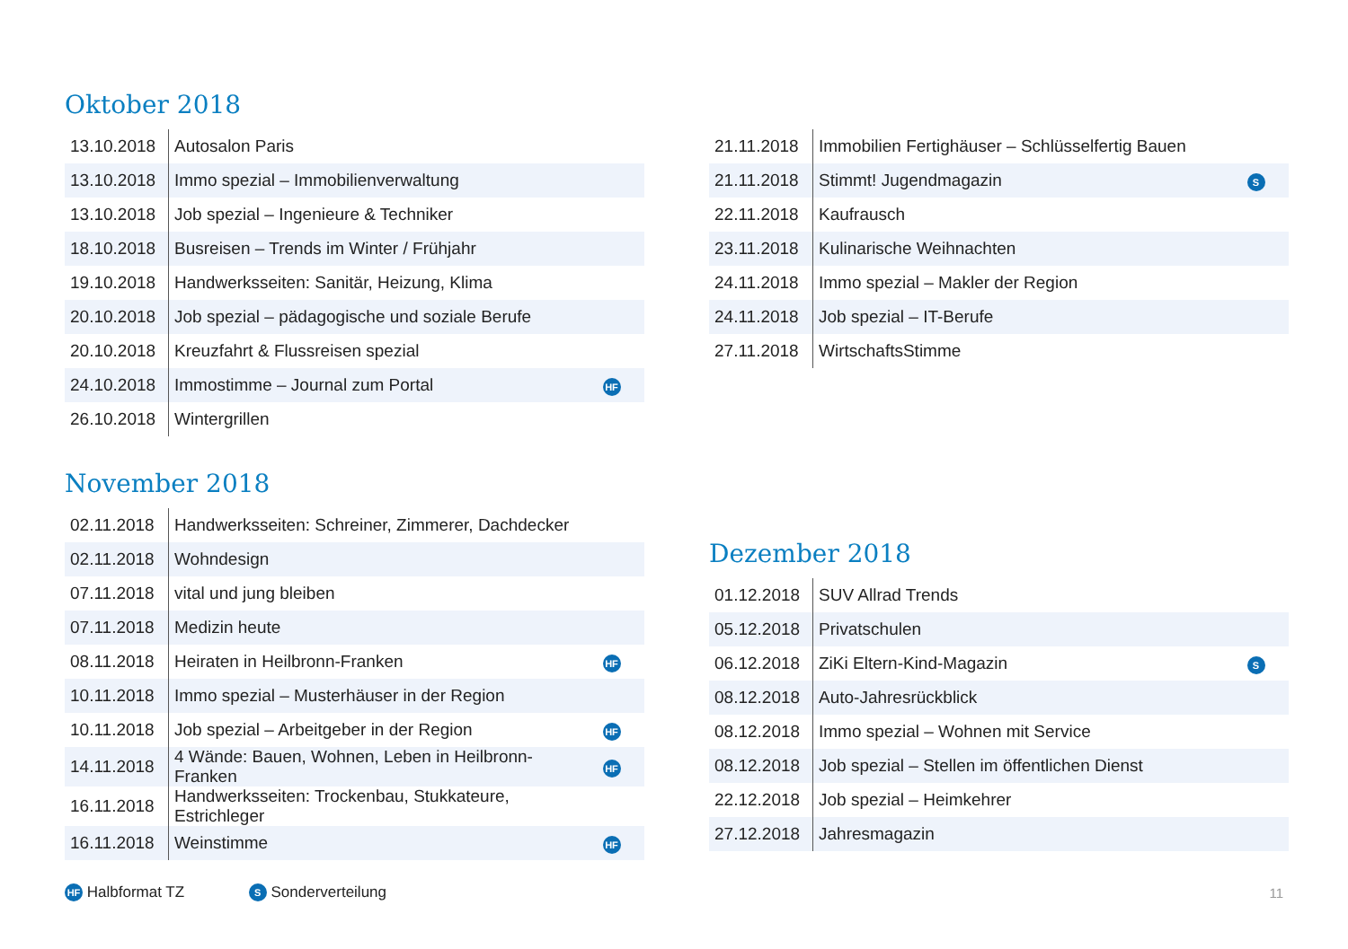Oktober 2018
| 13.10.2018 | Autosalon Paris | |
| 13.10.2018 | Immo spezial – Immobilienverwaltung | |
| 13.10.2018 | Job spezial – Ingenieure & Techniker | |
| 18.10.2018 | Busreisen – Trends im Winter / Frühjahr | |
| 19.10.2018 | Handwerksseiten: Sanitär, Heizung, Klima | |
| 20.10.2018 | Job spezial – pädagogische und soziale Berufe | |
| 20.10.2018 | Kreuzfahrt & Flussreisen spezial | |
| 24.10.2018 | Immostimme – Journal zum Portal | HF |
| 26.10.2018 | Wintergrillen | |
November 2018
| 02.11.2018 | Handwerksseiten: Schreiner, Zimmerer, Dachdecker | |
| 02.11.2018 | Wohndesign | |
| 07.11.2018 | vital und jung bleiben | |
| 07.11.2018 | Medizin heute | |
| 08.11.2018 | Heiraten in Heilbronn-Franken | HF |
| 10.11.2018 | Immo spezial – Musterhäuser in der Region | |
| 10.11.2018 | Job spezial – Arbeitgeber in der Region | HF |
| 14.11.2018 | 4 Wände: Bauen, Wohnen, Leben in Heilbronn-Franken | HF |
| 16.11.2018 | Handwerksseiten: Trockenbau, Stukkateure, Estrichleger | |
| 16.11.2018 | Weinstimme | HF |
| 21.11.2018 | Immobilien Fertighäuser – Schlüsselfertig Bauen | |
| 21.11.2018 | Stimmt! Jugendmagazin | S |
| 22.11.2018 | Kaufrausch | |
| 23.11.2018 | Kulinarische Weihnachten | |
| 24.11.2018 | Immo spezial – Makler der Region | |
| 24.11.2018 | Job spezial – IT-Berufe | |
| 27.11.2018 | WirtschaftsStimme | |
Dezember 2018
| 01.12.2018 | SUV Allrad Trends | |
| 05.12.2018 | Privatschulen | |
| 06.12.2018 | ZiKi Eltern-Kind-Magazin | S |
| 08.12.2018 | Auto-Jahresrückblick | |
| 08.12.2018 | Immo spezial – Wohnen mit Service | |
| 08.12.2018 | Job spezial – Stellen im öffentlichen Dienst | |
| 22.12.2018 | Job spezial – Heimkehrer | |
| 27.12.2018 | Jahresmagazin | |
HF Halbformat TZ S Sonderverteilung 11